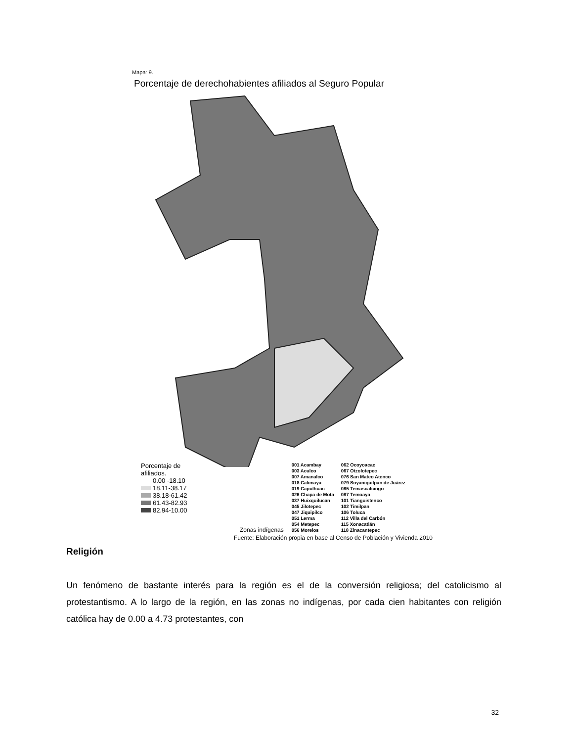Mapa: 9.
Porcentaje de derechohabientes afiliados al Seguro Popular
Porcentaje de
afiliados.
0.00 -18.10
18.11-38.17
38.18-61.42
61.43-82.93
82.94-10.00
Zonas indígenas
001 Acambay
003 Aculco
007 Amanalco
018 Calimaya
019 Capulhuac
026 Chapa de Mota
037 Huixquilucan
045 Jilotepec
047 Jiquipilco
051 Lerma
054 Metepec
056 Morelos
062 Ocoyoacac
067 Otzolotepec
076 San Mateo Atenco
079 Soyaniquilpan de Juárez
085 Temascalcingo
087 Temoaya
101 Tianguistenco
102 Timilpan
106 Toluca
112 Villa del Carbón
115 Xonacatlán
118 Zinacantepec
Fuente: Elaboración propia en base al Censo de Población y Vivienda 2010
Religión
Un fenómeno de bastante interés para la región es el de la conversión religiosa; del catolicismo al protestantismo. A lo largo de la región, en las zonas no indígenas, por cada cien habitantes con religión católica hay de 0.00 a 4.73 protestantes, con
32